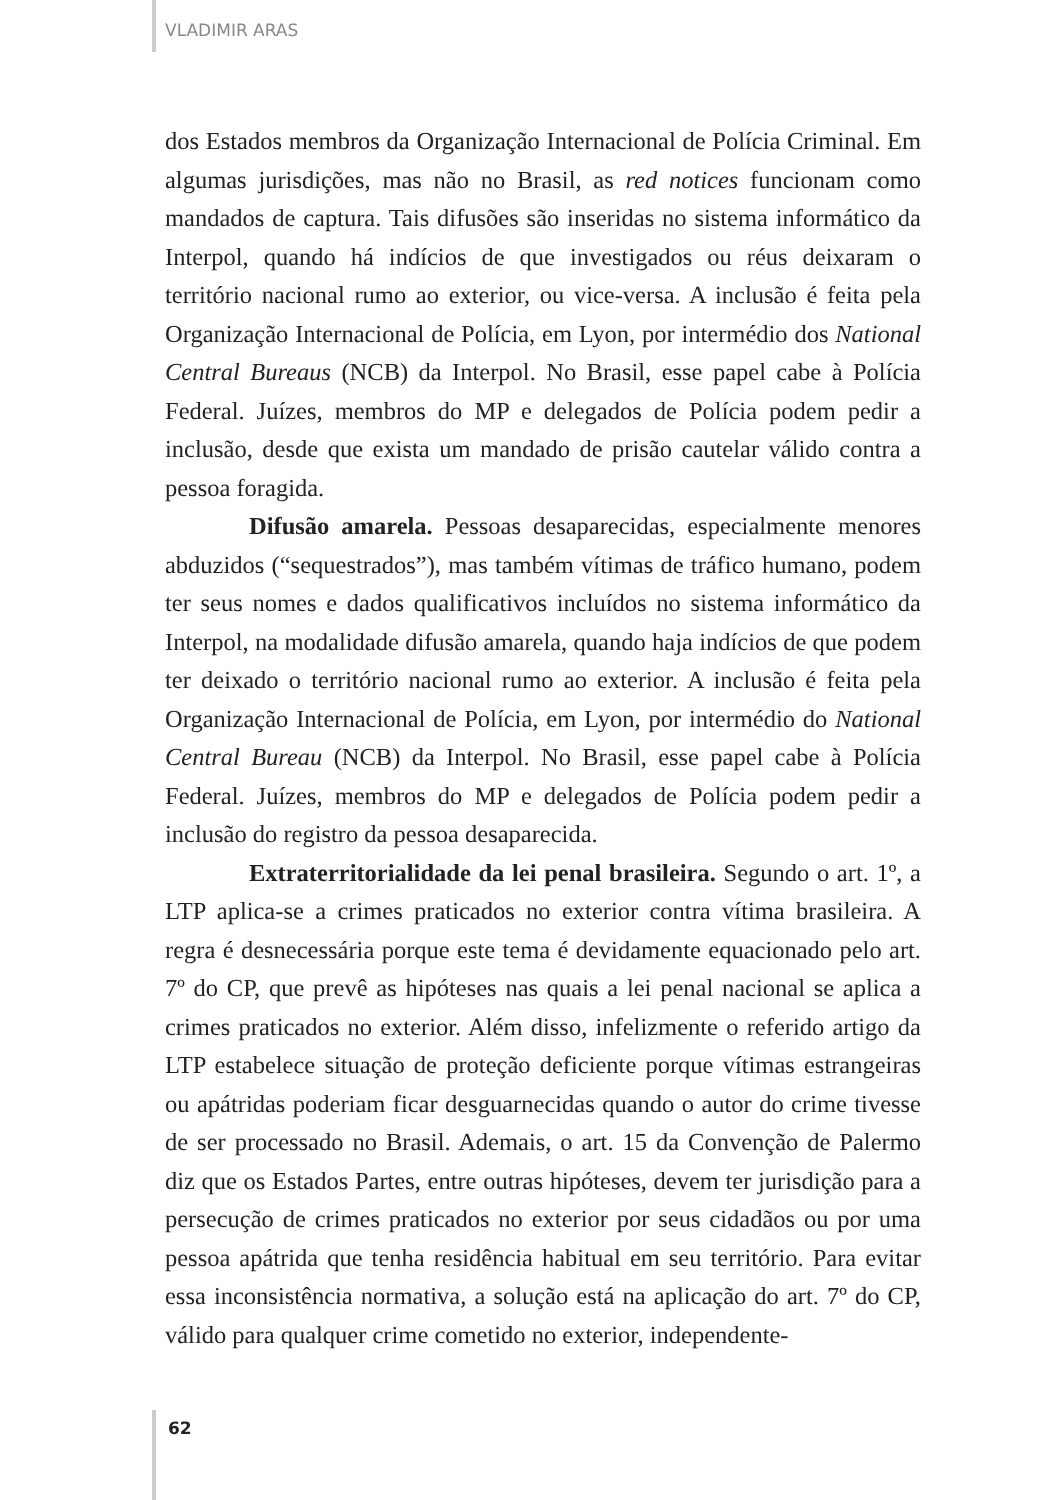VLADIMIR ARAS
dos Estados membros da Organização Internacional de Polícia Criminal. Em algumas jurisdições, mas não no Brasil, as red notices funcionam como mandados de captura. Tais difusões são inseridas no sistema informático da Interpol, quando há indícios de que investigados ou réus deixaram o território nacional rumo ao exterior, ou vice-versa. A inclusão é feita pela Organização Internacional de Polícia, em Lyon, por intermédio dos National Central Bureaus (NCB) da Interpol. No Brasil, esse papel cabe à Polícia Federal. Juízes, membros do MP e delegados de Polícia podem pedir a inclusão, desde que exista um mandado de prisão cautelar válido contra a pessoa foragida.
Difusão amarela. Pessoas desaparecidas, especialmente menores abduzidos (“sequestrados”), mas também vítimas de tráfico humano, podem ter seus nomes e dados qualificativos incluídos no sistema informático da Interpol, na modalidade difusão amarela, quando haja indícios de que podem ter deixado o território nacional rumo ao exterior. A inclusão é feita pela Organização Internacional de Polícia, em Lyon, por intermédio do National Central Bureau (NCB) da Interpol. No Brasil, esse papel cabe à Polícia Federal. Juízes, membros do MP e delegados de Polícia podem pedir a inclusão do registro da pessoa desaparecida.
Extraterritorialidade da lei penal brasileira. Segundo o art. 1º, a LTP aplica-se a crimes praticados no exterior contra vítima brasileira. A regra é desnecessária porque este tema é devidamente equacionado pelo art. 7º do CP, que prevê as hipóteses nas quais a lei penal nacional se aplica a crimes praticados no exterior. Além disso, infelizmente o referido artigo da LTP estabelece situação de proteção deficiente porque vítimas estrangeiras ou apátridas poderiam ficar desguarnecidas quando o autor do crime tivesse de ser processado no Brasil. Ademais, o art. 15 da Convenção de Palermo diz que os Estados Partes, entre outras hipóteses, devem ter jurisdição para a persecução de crimes praticados no exterior por seus cidadãos ou por uma pessoa apátrida que tenha residência habitual em seu território. Para evitar essa inconsistência normativa, a solução está na aplicação do art. 7º do CP, válido para qualquer crime cometido no exterior, independente-
62